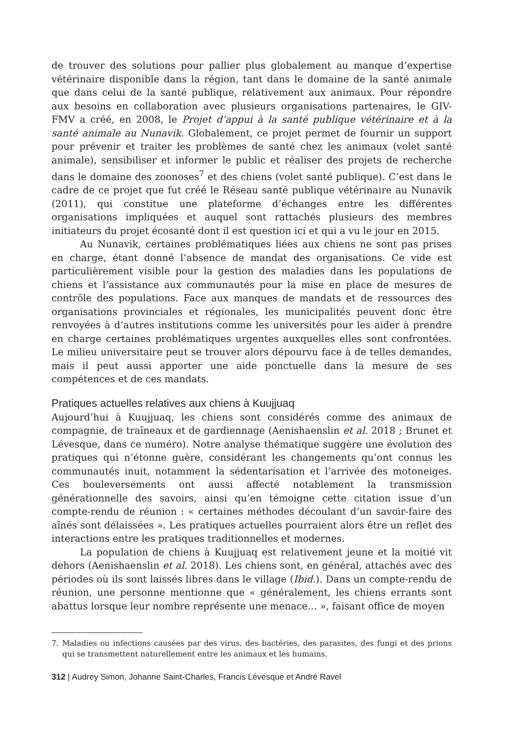de trouver des solutions pour pallier plus globalement au manque d’expertise vétérinaire disponible dans la région, tant dans le domaine de la santé animale que dans celui de la santé publique, relativement aux animaux. Pour répondre aux besoins en collaboration avec plusieurs organisations partenaires, le GIV-FMV a créé, en 2008, le Projet d’appui à la santé publique vétérinaire et à la santé animale au Nunavik. Globalement, ce projet permet de fournir un support pour prévenir et traiter les problèmes de santé chez les animaux (volet santé animale), sensibiliser et informer le public et réaliser des projets de recherche dans le domaine des zoonoses<sup>7</sup> et des chiens (volet santé publique). C’est dans le cadre de ce projet que fut créé le Réseau santé publique vétérinaire au Nunavik (2011), qui constitue une plateforme d’échanges entre les différentes organisations impliquées et auquel sont rattachés plusieurs des membres initiateurs du projet écosanté dont il est question ici et qui a vu le jour en 2015.
Au Nunavik, certaines problématiques liées aux chiens ne sont pas prises en charge, étant donné l’absence de mandat des organisations. Ce vide est particulièrement visible pour la gestion des maladies dans les populations de chiens et l’assistance aux communautés pour la mise en place de mesures de contrôle des populations. Face aux manques de mandats et de ressources des organisations provinciales et régionales, les municipalités peuvent donc être renvoyées à d’autres institutions comme les universités pour les aider à prendre en charge certaines problématiques urgentes auxquelles elles sont confrontées. Le milieu universitaire peut se trouver alors dépourvu face à de telles demandes, mais il peut aussi apporter une aide ponctuelle dans la mesure de ses compétences et de ces mandats.
Pratiques actuelles relatives aux chiens à Kuujjuaq
Aujourd’hui à Kuujjuaq, les chiens sont considérés comme des animaux de compagnie, de traîneaux et de gardiennage (Aenishaenslin et al. 2018 ; Brunet et Lévesque, dans ce numéro). Notre analyse thématique suggère une évolution des pratiques qui n’étonne guère, considérant les changements qu’ont connus les communautés inuit, notamment la sédentarisation et l’arrivée des motoneiges. Ces bouleversements ont aussi affecté notablement la transmission générationnelle des savoirs, ainsi qu’en témoigne cette citation issue d’un compte-rendu de réunion : « certaines méthodes découlant d’un savoir-faire des aînés sont délaissées ». Les pratiques actuelles pourraient alors être un reflet des interactions entre les pratiques traditionnelles et modernes.
La population de chiens à Kuujjuaq est relativement jeune et la moitié vit dehors (Aenishaenslin et al. 2018). Les chiens sont, en général, attachés avec des périodes où ils sont laissés libres dans le village (Ibid.). Dans un compte-rendu de réunion, une personne mentionne que « généralement, les chiens errants sont abattus lorsque leur nombre représente une menace… », faisant office de moyen
7. Maladies ou infections causées par des virus, des bactéries, des parasites, des fungi et des prions qui se transmettent naturellement entre les animaux et les humains.
312 | Audrey Simon, Johanne Saint-Charles, Francis Lévesque et André Ravel